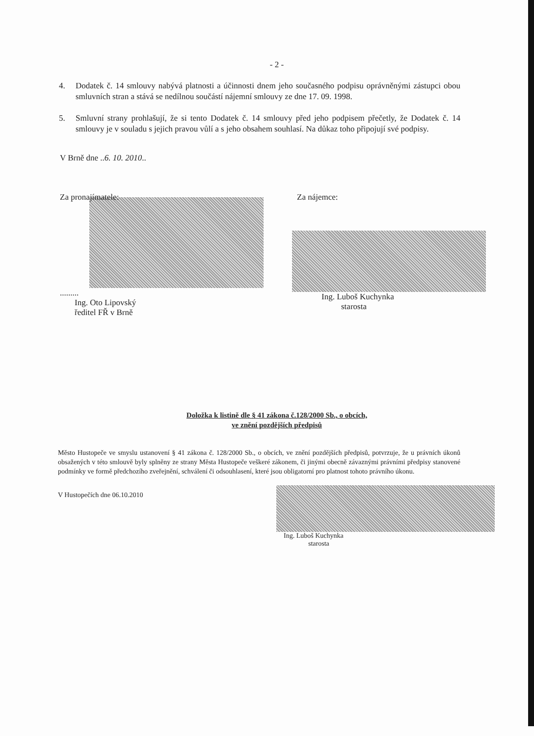- 2 -
4. Dodatek č. 14 smlouvy nabývá platnosti a účinnosti dnem jeho současného podpisu oprávněnými zástupci obou smluvních stran a stává se nedílnou součástí nájemní smlouvy ze dne 17. 09. 1998.
5. Smluvní strany prohlašují, že si tento Dodatek č. 14 smlouvy před jeho podpisem přečetly, že Dodatek č. 14 smlouvy je v souladu s jejich pravou vůlí a s jeho obsahem souhlasí. Na důkaz toho připojují své podpisy.
V Brně dne ..6. 10. 2010..
Za pronajímatele:
.........
Ing. Oto Lipovský
ředitel FŘ v Brně
Za nájemce:
Ing. Luboš Kuchynka
starosta
Doložka k listině dle § 41 zákona č.128/2000 Sb., o obcích,
ve znění pozdějších předpisů
Město Hustopeče ve smyslu ustanovení § 41 zákona č. 128/2000 Sb., o obcích, ve znění pozdějších předpisů, potvrzuje, že u právních úkonů obsažených v této smlouvě byly splněny ze strany Města Hustopeče veškeré zákonem, či jinými obecně závaznými právními předpisy stanovené podmínky ve formě předchozího zveřejnění, schválení či odsouhlasení, které jsou obligatorní pro platnost tohoto právního úkonu.
V Hustopečích dne 06.10.2010
Ing. Luboš Kuchynka
starosta